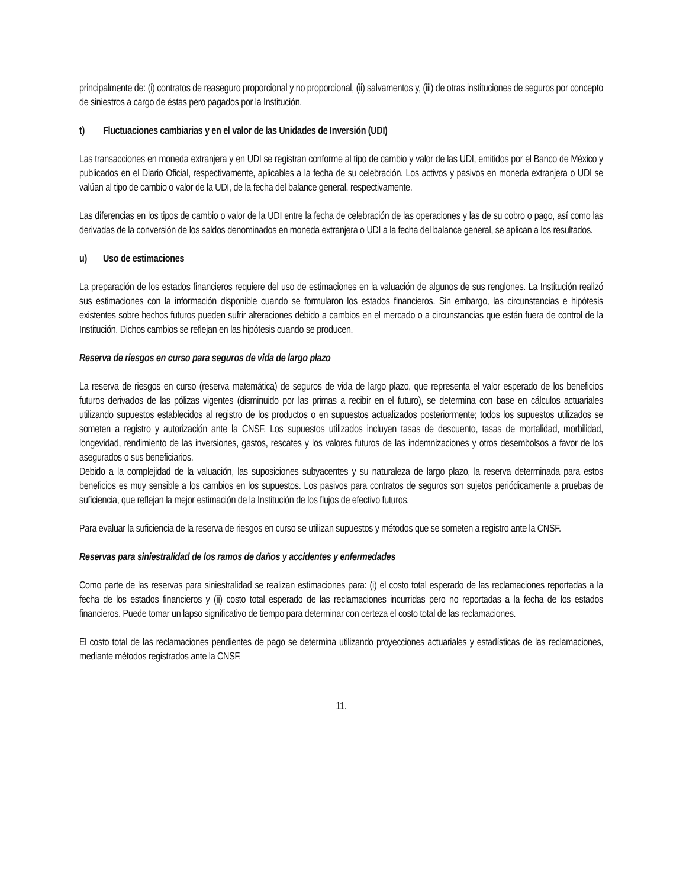principalmente de: (i) contratos de reaseguro proporcional y no proporcional, (ii) salvamentos y, (iii) de otras instituciones de seguros por concepto de siniestros a cargo de éstas pero pagados por la Institución.
t) Fluctuaciones cambiarias y en el valor de las Unidades de Inversión (UDI)
Las transacciones en moneda extranjera y en UDI se registran conforme al tipo de cambio y valor de las UDI, emitidos por el Banco de México y publicados en el Diario Oficial, respectivamente, aplicables a la fecha de su celebración. Los activos y pasivos en moneda extranjera o UDI se valúan al tipo de cambio o valor de la UDI, de la fecha del balance general, respectivamente.
Las diferencias en los tipos de cambio o valor de la UDI entre la fecha de celebración de las operaciones y las de su cobro o pago, así como las derivadas de la conversión de los saldos denominados en moneda extranjera o UDI a la fecha del balance general, se aplican a los resultados.
u) Uso de estimaciones
La preparación de los estados financieros requiere del uso de estimaciones en la valuación de algunos de sus renglones. La Institución realizó sus estimaciones con la información disponible cuando se formularon los estados financieros. Sin embargo, las circunstancias e hipótesis existentes sobre hechos futuros pueden sufrir alteraciones debido a cambios en el mercado o a circunstancias que están fuera de control de la Institución. Dichos cambios se reflejan en las hipótesis cuando se producen.
Reserva de riesgos en curso para seguros de vida de largo plazo
La reserva de riesgos en curso (reserva matemática) de seguros de vida de largo plazo, que representa el valor esperado de los beneficios futuros derivados de las pólizas vigentes (disminuido por las primas a recibir en el futuro), se determina con base en cálculos actuariales utilizando supuestos establecidos al registro de los productos o en supuestos actualizados posteriormente; todos los supuestos utilizados se someten a registro y autorización ante la CNSF. Los supuestos utilizados incluyen tasas de descuento, tasas de mortalidad, morbilidad, longevidad, rendimiento de las inversiones, gastos, rescates y los valores futuros de las indemnizaciones y otros desembolsos a favor de los asegurados o sus beneficiarios.
Debido a la complejidad de la valuación, las suposiciones subyacentes y su naturaleza de largo plazo, la reserva determinada para estos beneficios es muy sensible a los cambios en los supuestos. Los pasivos para contratos de seguros son sujetos periódicamente a pruebas de suficiencia, que reflejan la mejor estimación de la Institución de los flujos de efectivo futuros.
Para evaluar la suficiencia de la reserva de riesgos en curso se utilizan supuestos y métodos que se someten a registro ante la CNSF.
Reservas para siniestralidad de los ramos de daños y accidentes y enfermedades
Como parte de las reservas para siniestralidad se realizan estimaciones para: (i) el costo total esperado de las reclamaciones reportadas a la fecha de los estados financieros y (ii) costo total esperado de las reclamaciones incurridas pero no reportadas a la fecha de los estados financieros. Puede tomar un lapso significativo de tiempo para determinar con certeza el costo total de las reclamaciones.
El costo total de las reclamaciones pendientes de pago se determina utilizando proyecciones actuariales y estadísticas de las reclamaciones, mediante métodos registrados ante la CNSF.
11.